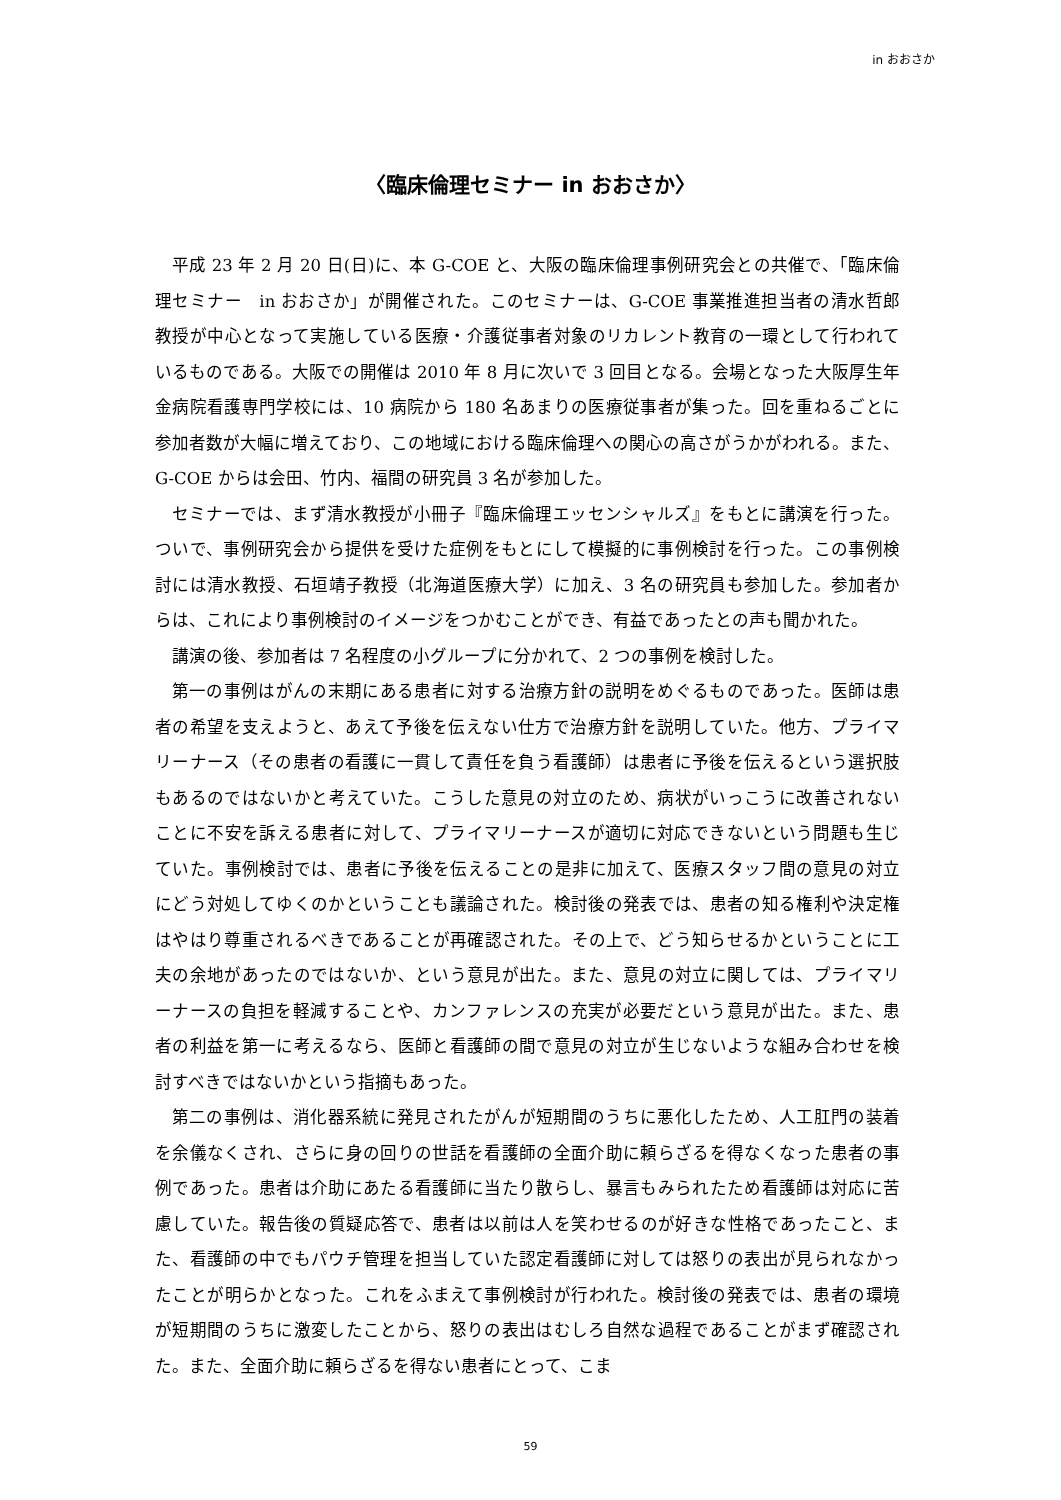in おおさか
〈臨床倫理セミナー in おおさか〉
平成 23 年 2 月 20 日(日)に、本 G-COE と、大阪の臨床倫理事例研究会との共催で、「臨床倫理セミナー　in おおさか」が開催された。このセミナーは、G-COE 事業推進担当者の清水哲郎教授が中心となって実施している医療・介護従事者対象のリカレント教育の一環として行われているものである。大阪での開催は 2010 年 8 月に次いで 3 回目となる。会場となった大阪厚生年金病院看護専門学校には、10 病院から 180 名あまりの医療従事者が集った。回を重ねるごとに参加者数が大幅に増えており、この地域における臨床倫理への関心の高さがうかがわれる。また、G-COE からは会田、竹内、福間の研究員 3 名が参加した。
セミナーでは、まず清水教授が小冊子『臨床倫理エッセンシャルズ』をもとに講演を行った。ついで、事例研究会から提供を受けた症例をもとにして模擬的に事例検討を行った。この事例検討には清水教授、石垣靖子教授（北海道医療大学）に加え、3 名の研究員も参加した。参加者からは、これにより事例検討のイメージをつかむことができ、有益であったとの声も聞かれた。
講演の後、参加者は 7 名程度の小グループに分かれて、2 つの事例を検討した。
第一の事例はがんの末期にある患者に対する治療方針の説明をめぐるものであった。医師は患者の希望を支えようと、あえて予後を伝えない仕方で治療方針を説明していた。他方、プライマリーナース（その患者の看護に一貫して責任を負う看護師）は患者に予後を伝えるという選択肢もあるのではないかと考えていた。こうした意見の対立のため、病状がいっこうに改善されないことに不安を訴える患者に対して、プライマリーナースが適切に対応できないという問題も生じていた。事例検討では、患者に予後を伝えることの是非に加えて、医療スタッフ間の意見の対立にどう対処してゆくのかということも議論された。検討後の発表では、患者の知る権利や決定権はやはり尊重されるべきであることが再確認された。その上で、どう知らせるかということに工夫の余地があったのではないか、という意見が出た。また、意見の対立に関しては、プライマリーナースの負担を軽減することや、カンファレンスの充実が必要だという意見が出た。また、患者の利益を第一に考えるなら、医師と看護師の間で意見の対立が生じないような組み合わせを検討すべきではないかという指摘もあった。
第二の事例は、消化器系統に発見されたがんが短期間のうちに悪化したため、人工肛門の装着を余儀なくされ、さらに身の回りの世話を看護師の全面介助に頼らざるを得なくなった患者の事例であった。患者は介助にあたる看護師に当たり散らし、暴言もみられたため看護師は対応に苦慮していた。報告後の質疑応答で、患者は以前は人を笑わせるのが好きな性格であったこと、また、看護師の中でもパウチ管理を担当していた認定看護師に対しては怒りの表出が見られなかったことが明らかとなった。これをふまえて事例検討が行われた。検討後の発表では、患者の環境が短期間のうちに激変したことから、怒りの表出はむしろ自然な過程であることがまず確認された。また、全面介助に頼らざるを得ない患者にとって、こま
59